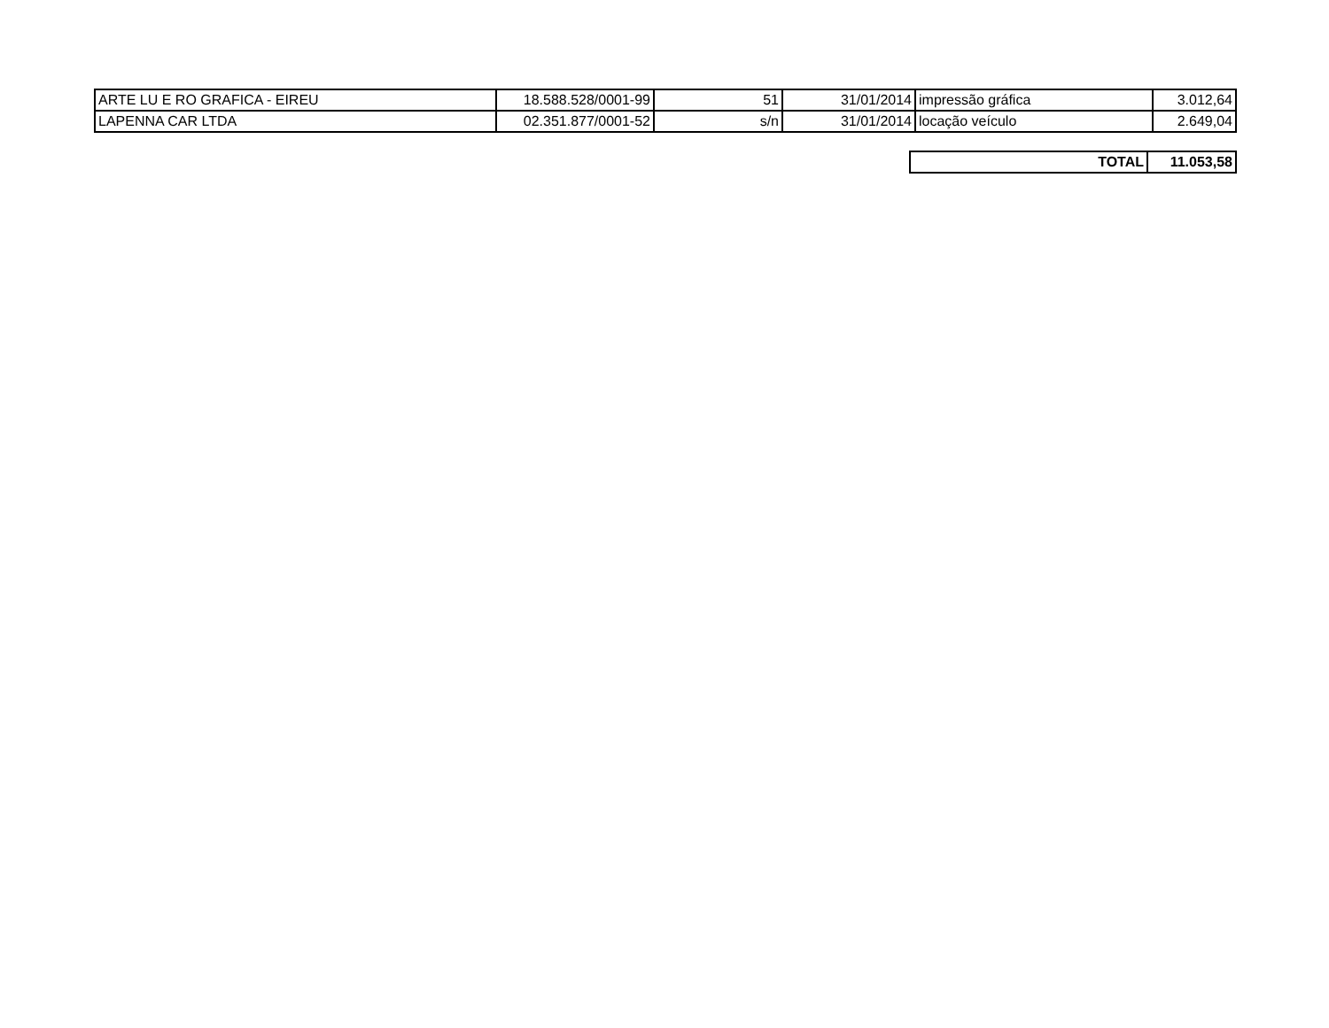| ARTE LU E RO GRAFICA - EIREU | 18.588.528/0001-99 | 51 | 31/01/2014 | impressão gráfica | 3.012,64 |
| LAPENNA CAR LTDA | 02.351.877/0001-52 | s/n | 31/01/2014 | locação veículo | 2.649,04 |
| TOTAL | 11.053,58 |